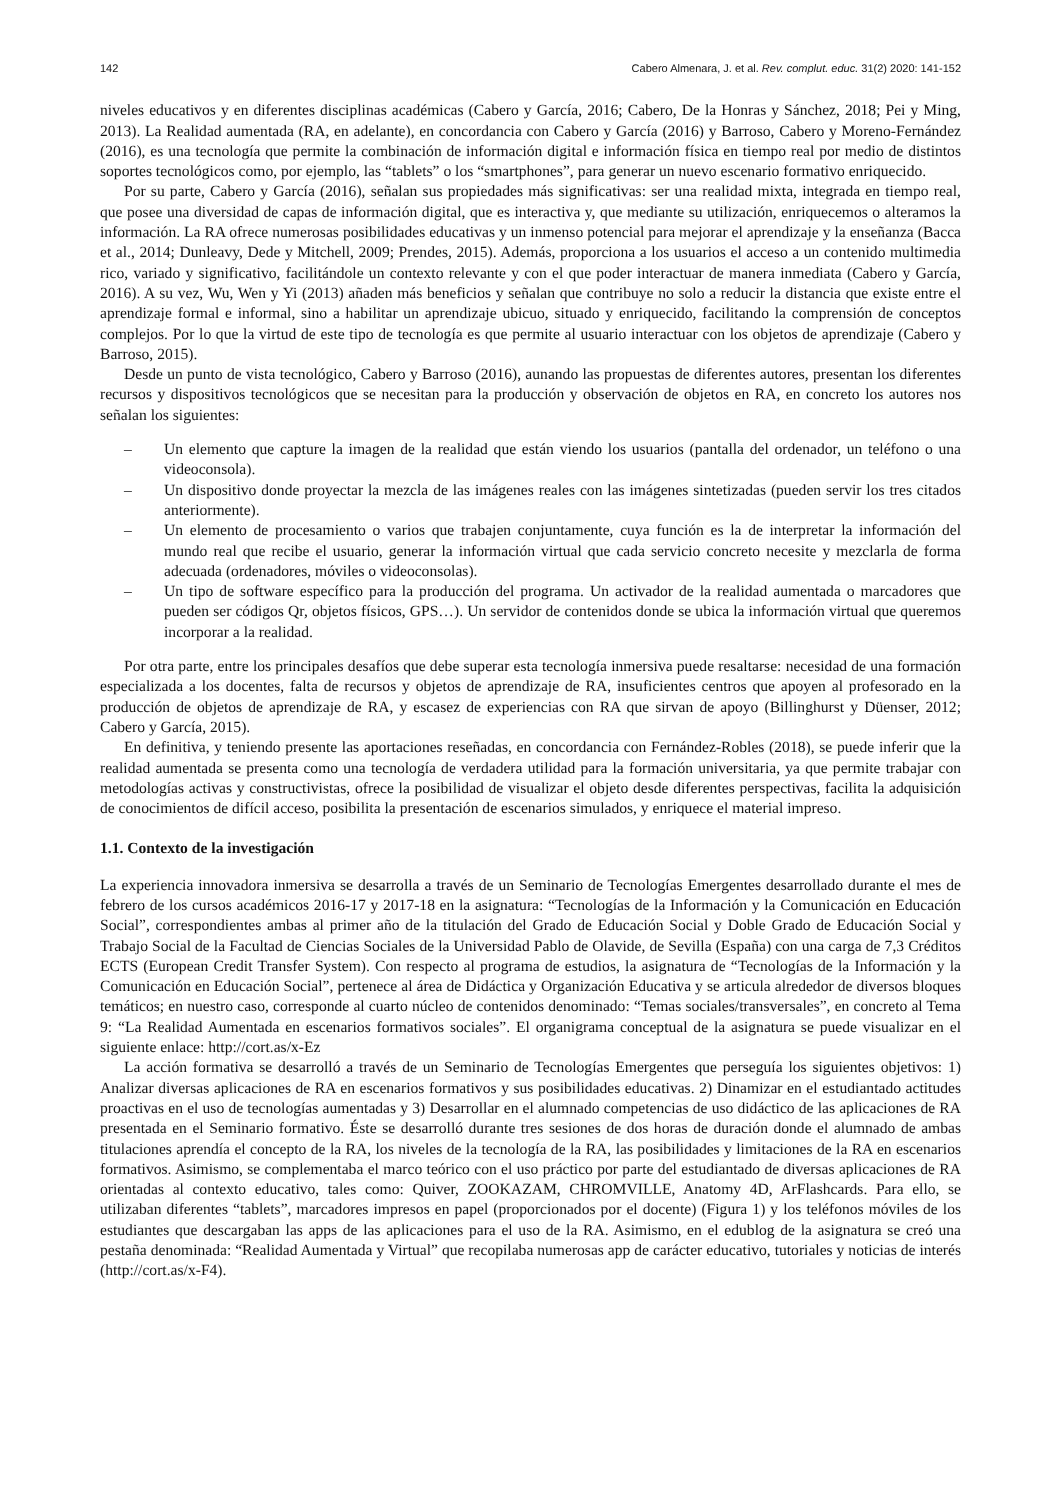142 Cabero Almenara, J. et al. Rev. complut. educ. 31(2) 2020: 141-152
niveles educativos y en diferentes disciplinas académicas (Cabero y García, 2016; Cabero, De la Honras y Sánchez, 2018; Pei y Ming, 2013). La Realidad aumentada (RA, en adelante), en concordancia con Cabero y García (2016) y Barroso, Cabero y Moreno-Fernández (2016), es una tecnología que permite la combinación de información digital e información física en tiempo real por medio de distintos soportes tecnológicos como, por ejemplo, las “tablets” o los “smartphones”, para generar un nuevo escenario formativo enriquecido.
Por su parte, Cabero y García (2016), señalan sus propiedades más significativas: ser una realidad mixta, integrada en tiempo real, que posee una diversidad de capas de información digital, que es interactiva y, que mediante su utilización, enriquecemos o alteramos la información. La RA ofrece numerosas posibilidades educativas y un inmenso potencial para mejorar el aprendizaje y la enseñanza (Bacca et al., 2014; Dunleavy, Dede y Mitchell, 2009; Prendes, 2015). Además, proporciona a los usuarios el acceso a un contenido multimedia rico, variado y significativo, facilitándole un contexto relevante y con el que poder interactuar de manera inmediata (Cabero y García, 2016). A su vez, Wu, Wen y Yi (2013) añaden más beneficios y señalan que contribuye no solo a reducir la distancia que existe entre el aprendizaje formal e informal, sino a habilitar un aprendizaje ubicuo, situado y enriquecido, facilitando la comprensión de conceptos complejos. Por lo que la virtud de este tipo de tecnología es que permite al usuario interactuar con los objetos de aprendizaje (Cabero y Barroso, 2015).
Desde un punto de vista tecnológico, Cabero y Barroso (2016), aunando las propuestas de diferentes autores, presentan los diferentes recursos y dispositivos tecnológicos que se necesitan para la producción y observación de objetos en RA, en concreto los autores nos señalan los siguientes:
– Un elemento que capture la imagen de la realidad que están viendo los usuarios (pantalla del ordenador, un teléfono o una videoconsola).
– Un dispositivo donde proyectar la mezcla de las imágenes reales con las imágenes sintetizadas (pueden servir los tres citados anteriormente).
– Un elemento de procesamiento o varios que trabajen conjuntamente, cuya función es la de interpretar la información del mundo real que recibe el usuario, generar la información virtual que cada servicio concreto necesite y mezclarla de forma adecuada (ordenadores, móviles o videoconsolas).
– Un tipo de software específico para la producción del programa. Un activador de la realidad aumentada o marcadores que pueden ser códigos Qr, objetos físicos, GPS…). Un servidor de contenidos donde se ubica la información virtual que queremos incorporar a la realidad.
Por otra parte, entre los principales desafíos que debe superar esta tecnología inmersiva puede resaltarse: necesidad de una formación especializada a los docentes, falta de recursos y objetos de aprendizaje de RA, insuficientes centros que apoyen al profesorado en la producción de objetos de aprendizaje de RA, y escasez de experiencias con RA que sirvan de apoyo (Billinghurst y Düenser, 2012; Cabero y García, 2015).
En definitiva, y teniendo presente las aportaciones reseñadas, en concordancia con Fernández-Robles (2018), se puede inferir que la realidad aumentada se presenta como una tecnología de verdadera utilidad para la formación universitaria, ya que permite trabajar con metodologías activas y constructivistas, ofrece la posibilidad de visualizar el objeto desde diferentes perspectivas, facilita la adquisición de conocimientos de difícil acceso, posibilita la presentación de escenarios simulados, y enriquece el material impreso.
1.1. Contexto de la investigación
La experiencia innovadora inmersiva se desarrolla a través de un Seminario de Tecnologías Emergentes desarrollado durante el mes de febrero de los cursos académicos 2016-17 y 2017-18 en la asignatura: “Tecnologías de la Información y la Comunicación en Educación Social”, correspondientes ambas al primer año de la titulación del Grado de Educación Social y Doble Grado de Educación Social y Trabajo Social de la Facultad de Ciencias Sociales de la Universidad Pablo de Olavide, de Sevilla (España) con una carga de 7,3 Créditos ECTS (European Credit Transfer System). Con respecto al programa de estudios, la asignatura de “Tecnologías de la Información y la Comunicación en Educación Social”, pertenece al área de Didáctica y Organización Educativa y se articula alrededor de diversos bloques temáticos; en nuestro caso, corresponde al cuarto núcleo de contenidos denominado: “Temas sociales/transversales”, en concreto al Tema 9: “La Realidad Aumentada en escenarios formativos sociales”. El organigrama conceptual de la asignatura se puede visualizar en el siguiente enlace: http://cort.as/x-Ez
La acción formativa se desarrolló a través de un Seminario de Tecnologías Emergentes que perseguía los siguientes objetivos: 1) Analizar diversas aplicaciones de RA en escenarios formativos y sus posibilidades educativas. 2) Dinamizar en el estudiantado actitudes proactivas en el uso de tecnologías aumentadas y 3) Desarrollar en el alumnado competencias de uso didáctico de las aplicaciones de RA presentada en el Seminario formativo. Éste se desarrolló durante tres sesiones de dos horas de duración donde el alumnado de ambas titulaciones aprendía el concepto de la RA, los niveles de la tecnología de la RA, las posibilidades y limitaciones de la RA en escenarios formativos. Asimismo, se complementaba el marco teórico con el uso práctico por parte del estudiantado de diversas aplicaciones de RA orientadas al contexto educativo, tales como: Quiver, ZOOKAZAM, CHROMVILLE, Anatomy 4D, ArFlashcards. Para ello, se utilizaban diferentes “tablets”, marcadores impresos en papel (proporcionados por el docente) (Figura 1) y los teléfonos móviles de los estudiantes que descargaban las apps de las aplicaciones para el uso de la RA. Asimismo, en el edublog de la asignatura se creó una pestaña denominada: “Realidad Aumentada y Virtual” que recopilaba numerosas app de carácter educativo, tutoriales y noticias de interés (http://cort.as/x-F4).